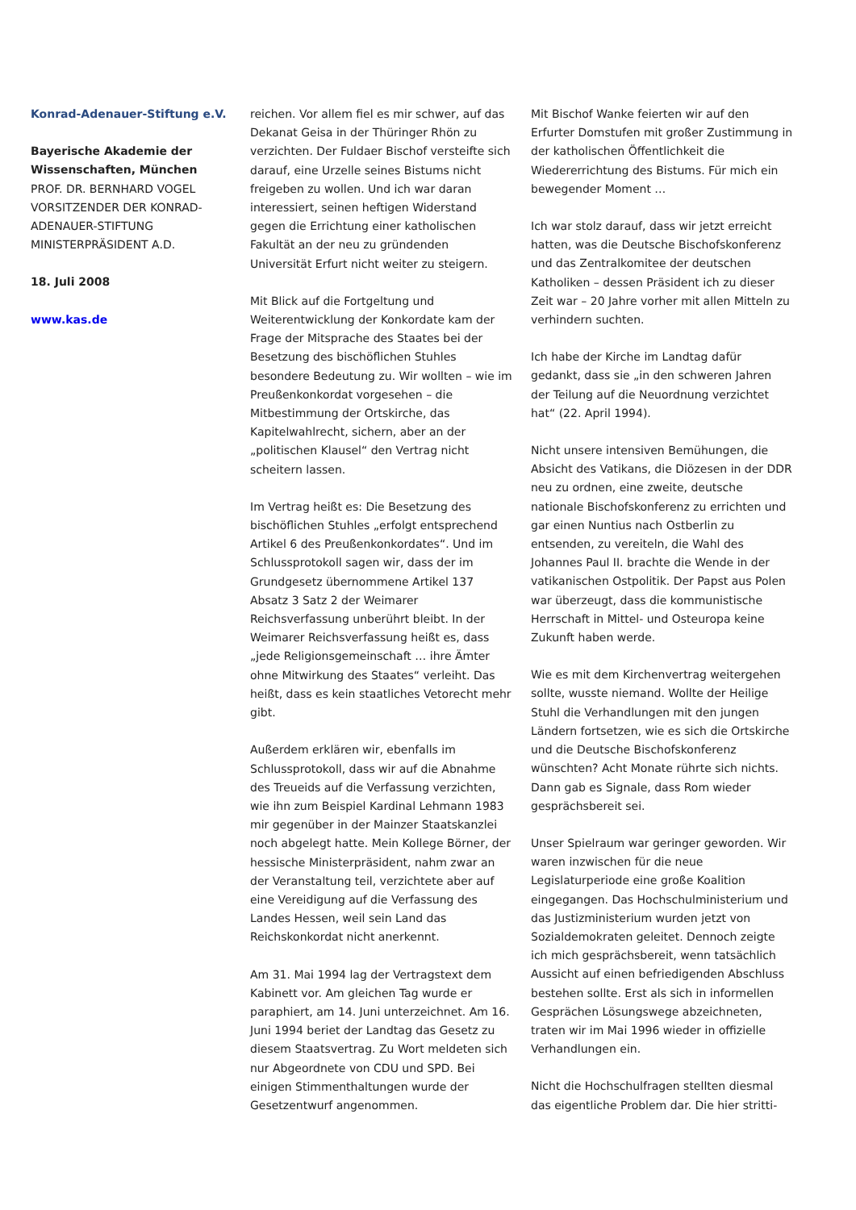Konrad-Adenauer-Stiftung e.V.
Bayerische Akademie der Wissenschaften, München
PROF. DR. BERNHARD VOGEL
VORSITZENDER DER KONRAD-ADENAUER-STIFTUNG
MINISTERPRÄSIDENT A.D.
18. Juli 2008
www.kas.de
reichen. Vor allem fiel es mir schwer, auf das Dekanat Geisa in der Thüringer Rhön zu verzichten. Der Fuldaer Bischof versteifte sich darauf, eine Urzelle seines Bistums nicht freigeben zu wollen. Und ich war daran interessiert, seinen heftigen Widerstand gegen die Errichtung einer katholischen Fakultät an der neu zu gründenden Universität Erfurt nicht weiter zu steigern.
Mit Blick auf die Fortgeltung und Weiterentwicklung der Konkordate kam der Frage der Mitsprache des Staates bei der Besetzung des bischöflichen Stuhles besondere Bedeutung zu. Wir wollten – wie im Preußenkonkordat vorgesehen – die Mitbestimmung der Ortskirche, das Kapitelwahlrecht, sichern, aber an der „politischen Klausel“ den Vertrag nicht scheitern lassen.
Im Vertrag heißt es: Die Besetzung des bischöflichen Stuhles „erfolgt entsprechend Artikel 6 des Preußenkonkordates“. Und im Schlussprotokoll sagen wir, dass der im Grundgesetz übernommene Artikel 137 Absatz 3 Satz 2 der Weimarer Reichsverfassung unberührt bleibt. In der Weimarer Reichsverfassung heißt es, dass „jede Religionsgemeinschaft … ihre Ämter ohne Mitwirkung des Staates“ verleiht. Das heißt, dass es kein staatliches Vetorecht mehr gibt.
Außerdem erklären wir, ebenfalls im Schlussprotokoll, dass wir auf die Abnahme des Treueids auf die Verfassung verzichten, wie ihn zum Beispiel Kardinal Lehmann 1983 mir gegenüber in der Mainzer Staatskanzlei noch abgelegt hatte. Mein Kollege Börner, der hessische Ministerpräsident, nahm zwar an der Veranstaltung teil, verzichtete aber auf eine Vereidigung auf die Verfassung des Landes Hessen, weil sein Land das Reichskonkordat nicht anerkennt.
Am 31. Mai 1994 lag der Vertragstext dem Kabinett vor. Am gleichen Tag wurde er paraphiert, am 14. Juni unterzeichnet. Am 16. Juni 1994 beriet der Landtag das Gesetz zu diesem Staatsvertrag. Zu Wort meldeten sich nur Abgeordnete von CDU und SPD. Bei einigen Stimmenthaltungen wurde der Gesetzentwurf angenommen.
Mit Bischof Wanke feierten wir auf den Erfurter Domstufen mit großer Zustimmung in der katholischen Öffentlichkeit die Wiedererrichtung des Bistums. Für mich ein bewegender Moment …
Ich war stolz darauf, dass wir jetzt erreicht hatten, was die Deutsche Bischofskonferenz und das Zentralkomitee der deutschen Katholiken – dessen Präsident ich zu dieser Zeit war – 20 Jahre vorher mit allen Mitteln zu verhindern suchten.
Ich habe der Kirche im Landtag dafür gedankt, dass sie „in den schweren Jahren der Teilung auf die Neuordnung verzichtet hat“ (22. April 1994).
Nicht unsere intensiven Bemühungen, die Absicht des Vatikans, die Diözesen in der DDR neu zu ordnen, eine zweite, deutsche nationale Bischofskonferenz zu errichten und gar einen Nuntius nach Ostberlin zu entsenden, zu vereiteln, die Wahl des Johannes Paul II. brachte die Wende in der vatikanischen Ostpolitik. Der Papst aus Polen war überzeugt, dass die kommunistische Herrschaft in Mittel- und Osteuropa keine Zukunft haben werde.
Wie es mit dem Kirchenvertrag weitergehen sollte, wusste niemand. Wollte der Heilige Stuhl die Verhandlungen mit den jungen Ländern fortsetzen, wie es sich die Ortskirche und die Deutsche Bischofskonferenz wünschten? Acht Monate rührte sich nichts. Dann gab es Signale, dass Rom wieder gesprächsbereit sei.
Unser Spielraum war geringer geworden. Wir waren inzwischen für die neue Legislaturperiode eine große Koalition eingegangen. Das Hochschulministerium und das Justizministerium wurden jetzt von Sozialdemokraten geleitet. Dennoch zeigte ich mich gesprächsbereit, wenn tatsächlich Aussicht auf einen befriedigenden Abschluss bestehen sollte. Erst als sich in informellen Gesprächen Lösungswege abzeichneten, traten wir im Mai 1996 wieder in offizielle Verhandlungen ein.
Nicht die Hochschulfragen stellten diesmal das eigentliche Problem dar. Die hier stritti-